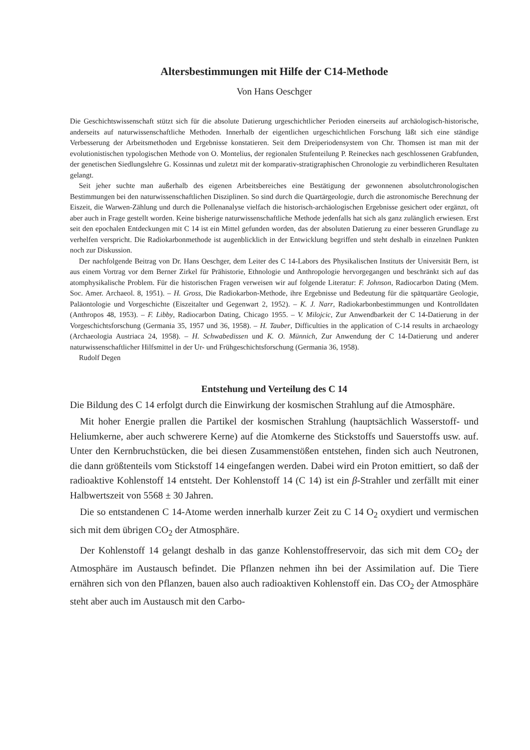Altersbestimmungen mit Hilfe der C14-Methode
Von Hans Oeschger
Die Geschichtswissenschaft stützt sich für die absolute Datierung urgeschichtlicher Perioden einerseits auf archäologisch-historische, anderseits auf naturwissenschaftliche Methoden. Innerhalb der eigentlichen urgeschichtlichen Forschung läßt sich eine ständige Verbesserung der Arbeitsmethoden und Ergebnisse konstatieren. Seit dem Dreiperiodensystem von Chr. Thomsen ist man mit der evolutionistischen typologischen Methode von O. Montelius, der regionalen Stufenteilung P. Reineckes nach geschlossenen Grabfunden, der genetischen Siedlungslehre G. Kossinnas und zuletzt mit der komparativ-stratigraphischen Chronologie zu verbindlicheren Resultaten gelangt.
Seit jeher suchte man außerhalb des eigenen Arbeitsbereiches eine Bestätigung der gewonnenen absolutchronologischen Bestimmungen bei den naturwissenschaftlichen Disziplinen. So sind durch die Quartärgeologie, durch die astronomische Berechnung der Eiszeit, die Warwen-Zählung und durch die Pollenanalyse vielfach die historisch-archäologischen Ergebnisse gesichert oder ergänzt, oft aber auch in Frage gestellt worden. Keine bisherige naturwissenschaftliche Methode jedenfalls hat sich als ganz zulänglich erwiesen. Erst seit den epochalen Entdeckungen mit C 14 ist ein Mittel gefunden worden, das der absoluten Datierung zu einer besseren Grundlage zu verhelfen verspricht. Die Radiokarbonmethode ist augenblicklich in der Entwicklung begriffen und steht deshalb in einzelnen Punkten noch zur Diskussion.
Der nachfolgende Beitrag von Dr. Hans Oeschger, dem Leiter des C 14-Labors des Physikalischen Instituts der Universität Bern, ist aus einem Vortrag vor dem Berner Zirkel für Prähistorie, Ethnologie und Anthropologie hervorgegangen und beschränkt sich auf das atomphysikalische Problem. Für die historischen Fragen verweisen wir auf folgende Literatur: F. Johnson, Radiocarbon Dating (Mem. Soc. Amer. Archaeol. 8, 1951). – H. Gross, Die Radiokarbon-Methode, ihre Ergebnisse und Bedeutung für die spätquartäre Geologie, Paläontologie und Vorgeschichte (Eiszeitalter und Gegenwart 2, 1952). – K. J. Narr, Radiokarbonbestimmungen und Kontrolldaten (Anthropos 48, 1953). – F. Libby, Radiocarbon Dating, Chicago 1955. – V. Milojcic, Zur Anwendbarkeit der C 14-Datierung in der Vorgeschichtsforschung (Germania 35, 1957 und 36, 1958). – H. Tauber, Difficulties in the application of C-14 results in archaeology (Archaeologia Austriaca 24, 1958). – H. Schwabedissen und K. O. Münnich, Zur Anwendung der C 14-Datierung und anderer naturwissenschaftlicher Hilfsmittel in der Ur- und Frühgeschichtsforschung (Germania 36, 1958).
Rudolf Degen
Entstehung und Verteilung des C 14
Die Bildung des C 14 erfolgt durch die Einwirkung der kosmischen Strahlung auf die Atmosphäre.
Mit hoher Energie prallen die Partikel der kosmischen Strahlung (hauptsächlich Wasserstoff- und Heliumkerne, aber auch schwerere Kerne) auf die Atomkerne des Stickstoffs und Sauerstoffs usw. auf. Unter den Kernbruchstücken, die bei diesen Zusammenstößen entstehen, finden sich auch Neutronen, die dann größtenteils vom Stickstoff 14 eingefangen werden. Dabei wird ein Proton emittiert, so daß der radioaktive Kohlenstoff 14 entsteht. Der Kohlenstoff 14 (C 14) ist ein β-Strahler und zerfällt mit einer Halbwertszeit von 5568 ± 30 Jahren.
Die so entstandenen C 14-Atome werden innerhalb kurzer Zeit zu C 14 O<sub>2</sub> oxydiert und vermischen sich mit dem übrigen CO<sub>2</sub> der Atmosphäre.
Der Kohlenstoff 14 gelangt deshalb in das ganze Kohlenstoffreservoir, das sich mit dem CO<sub>2</sub> der Atmosphäre im Austausch befindet. Die Pflanzen nehmen ihn bei der Assimilation auf. Die Tiere ernähren sich von den Pflanzen, bauen also auch radioaktiven Kohlenstoff ein. Das CO<sub>2</sub> der Atmosphäre steht aber auch im Austausch mit den Carbo-